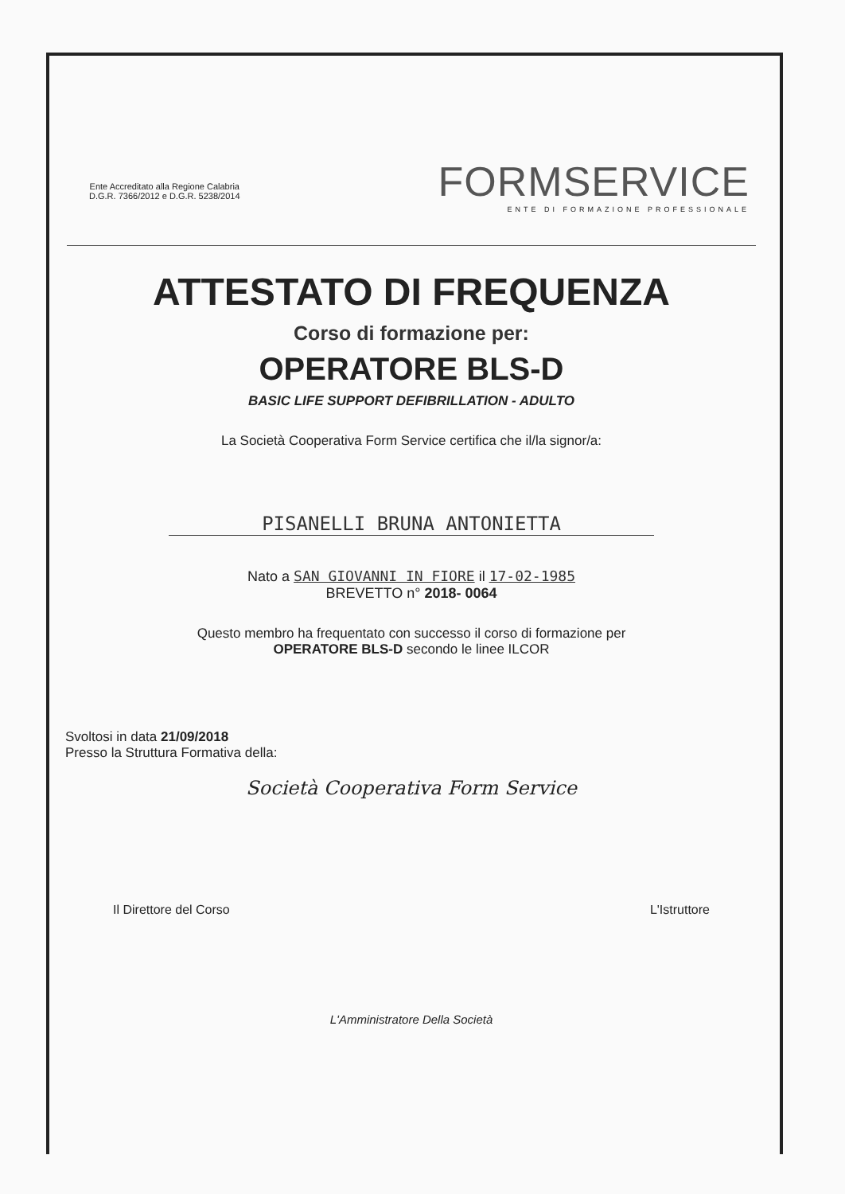Ente Accreditato alla Regione Calabria
D.G.R. 7366/2012 e D.G.R. 5238/2014
FORMSERVICE
ENTE DI FORMAZIONE PROFESSIONALE
ATTESTATO DI FREQUENZA
Corso di formazione per:
OPERATORE BLS-D
BASIC LIFE SUPPORT DEFIBRILLATION - ADULTO
La Società Cooperativa Form Service certifica che il/la signor/a:
PISANELLI BRUNA ANTONIETTA
Nato a SAN GIOVANNI IN FIORE il 17-02-1985
BREVETTO n° 2018- 0064
Questo membro ha frequentato con successo il corso di formazione per
OPERATORE BLS-D secondo le linee ILCOR
Svoltosi in data 21/09/2018
Presso la Struttura Formativa della:
Società Cooperativa Form Service
Il Direttore del Corso L'Istruttore
L'Amministratore Della Società